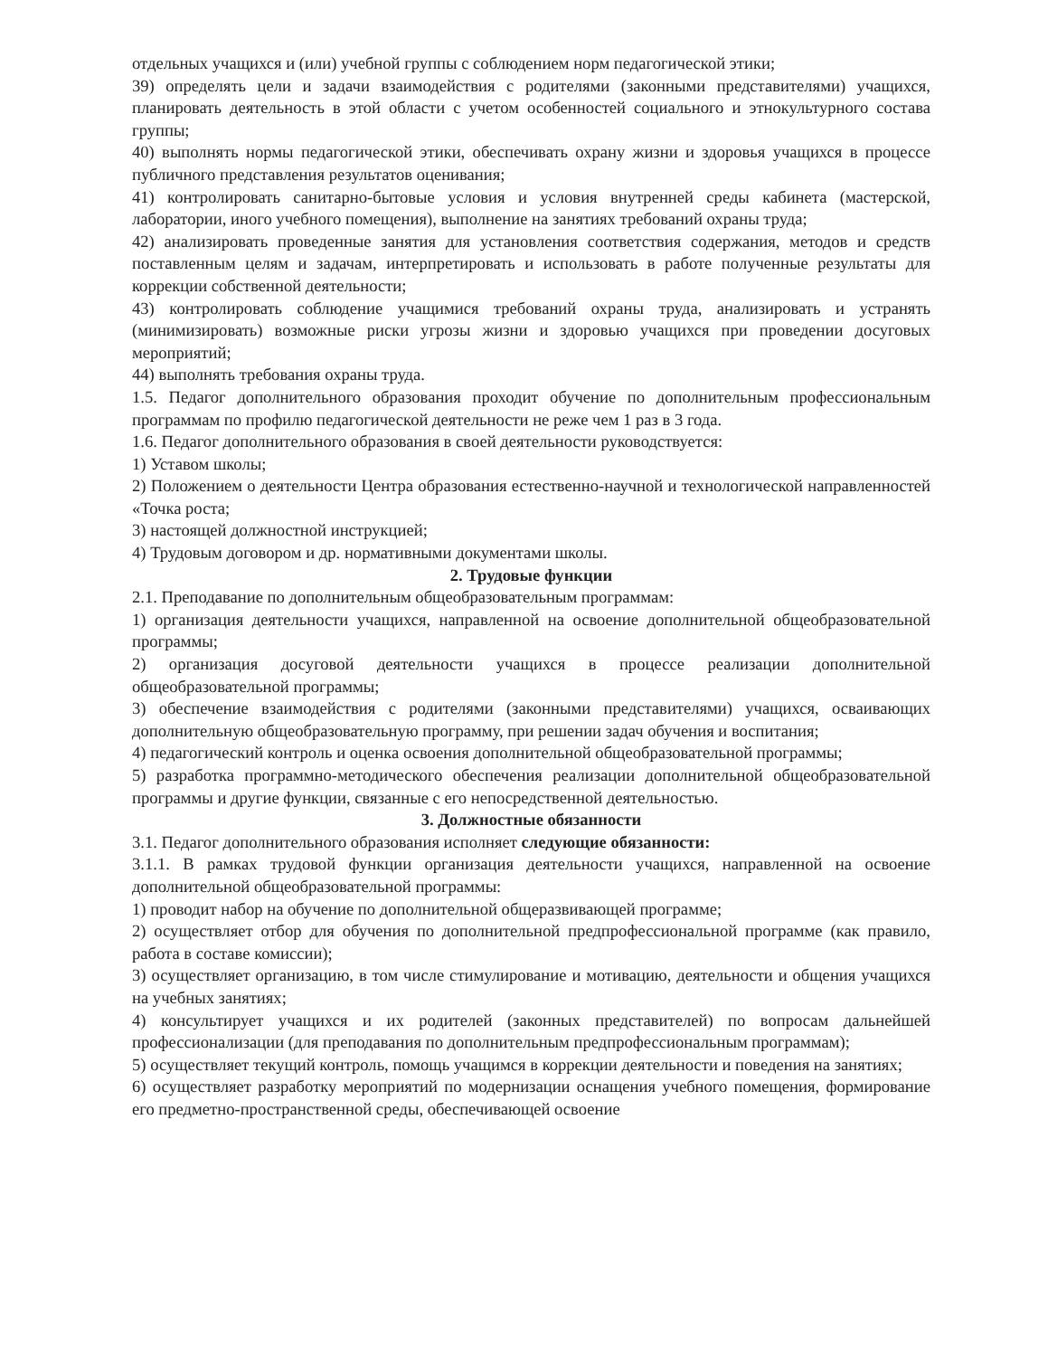отдельных учащихся и (или) учебной группы с соблюдением норм педагогической этики;
39) определять цели и задачи взаимодействия с родителями (законными представителями) учащихся, планировать деятельность в этой области с учетом особенностей социального и этнокультурного состава группы;
40) выполнять нормы педагогической этики, обеспечивать охрану жизни и здоровья учащихся в процессе публичного представления результатов оценивания;
41) контролировать санитарно-бытовые условия и условия внутренней среды кабинета (мастерской, лаборатории, иного учебного помещения), выполнение на занятиях требований охраны труда;
42) анализировать проведенные занятия для установления соответствия содержания, методов и средств поставленным целям и задачам, интерпретировать и использовать в работе полученные результаты для коррекции собственной деятельности;
43) контролировать соблюдение учащимися требований охраны труда, анализировать и устранять (минимизировать) возможные риски угрозы жизни и здоровью учащихся при проведении досуговых мероприятий;
44) выполнять требования охраны труда.
1.5. Педагог дополнительного образования проходит обучение по дополнительным профессиональным программам по профилю педагогической деятельности не реже чем 1 раз в 3 года.
1.6. Педагог дополнительного образования в своей деятельности руководствуется:
1) Уставом школы;
2) Положением о деятельности Центра образования естественно-научной и технологической направленностей «Точка роста;
3) настоящей должностной инструкцией;
4) Трудовым договором и др. нормативными документами школы.
2. Трудовые функции
2.1. Преподавание по дополнительным общеобразовательным программам:
1) организация деятельности учащихся, направленной на освоение дополнительной общеобразовательной программы;
2) организация досуговой деятельности учащихся в процессе реализации дополнительной общеобразовательной программы;
3) обеспечение взаимодействия с родителями (законными представителями) учащихся, осваивающих дополнительную общеобразовательную программу, при решении задач обучения и воспитания;
4) педагогический контроль и оценка освоения дополнительной общеобразовательной программы;
5) разработка программно-методического обеспечения реализации дополнительной общеобразовательной программы и другие функции, связанные с его непосредственной деятельностью.
3. Должностные обязанности
3.1. Педагог дополнительного образования исполняет следующие обязанности:
3.1.1. В рамках трудовой функции организация деятельности учащихся, направленной на освоение дополнительной общеобразовательной программы:
1) проводит набор на обучение по дополнительной общеразвивающей программе;
2) осуществляет отбор для обучения по дополнительной предпрофессиональной программе (как правило, работа в составе комиссии);
3) осуществляет организацию, в том числе стимулирование и мотивацию, деятельности и общения учащихся на учебных занятиях;
4) консультирует учащихся и их родителей (законных представителей) по вопросам дальнейшей профессионализации (для преподавания по дополнительным предпрофессиональным программам);
5) осуществляет текущий контроль, помощь учащимся в коррекции деятельности и поведения на занятиях;
6) осуществляет разработку мероприятий по модернизации оснащения учебного помещения, формирование его предметно-пространственной среды, обеспечивающей освоение